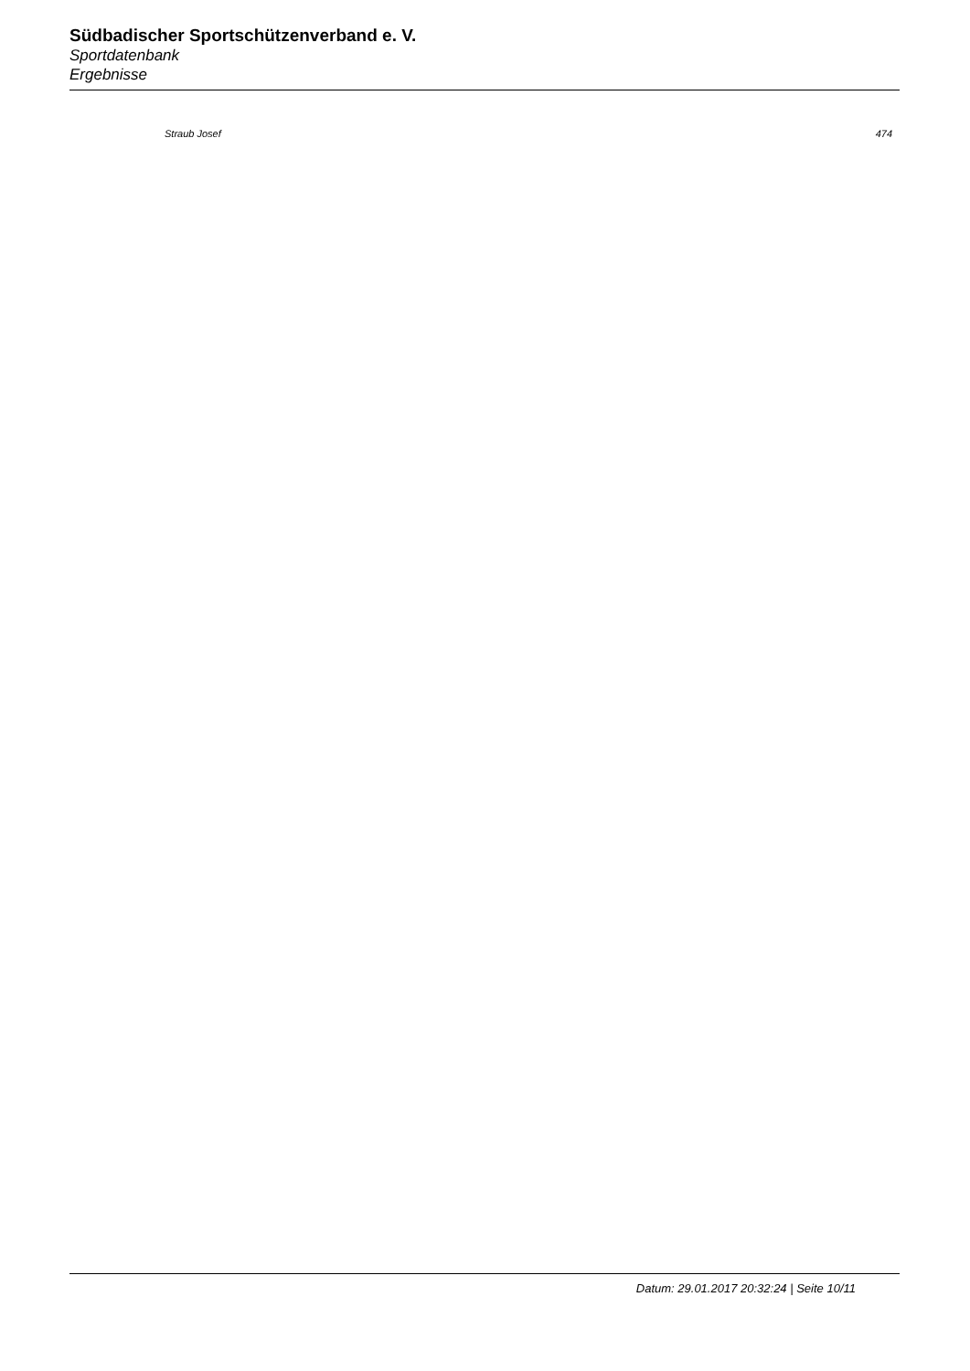Südbadischer Sportschützenverband e. V.
Sportdatenbank
Ergebnisse
| Straub Josef | 474 |
Datum: 29.01.2017 20:32:24 | Seite 10/11